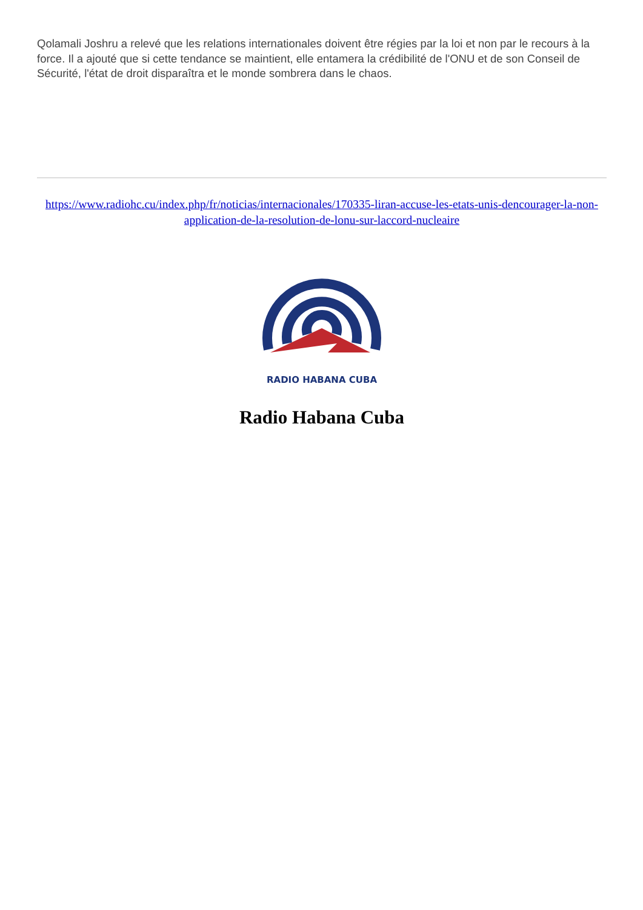Qolamali Joshru a relevé que les relations internationales doivent être régies par la loi et non par le recours à la force. Il a ajouté que si cette tendance se maintient, elle entamera la crédibilité de l'ONU et de son Conseil de Sécurité, l'état de droit disparaîtra et le monde sombrera dans le chaos.
https://www.radiohc.cu/index.php/fr/noticias/internacionales/170335-liran-accuse-les-etats-unis-dencourager-la-non-application-de-la-resolution-de-lonu-sur-laccord-nucleaire
RADIO HABANA CUBA
Radio Habana Cuba